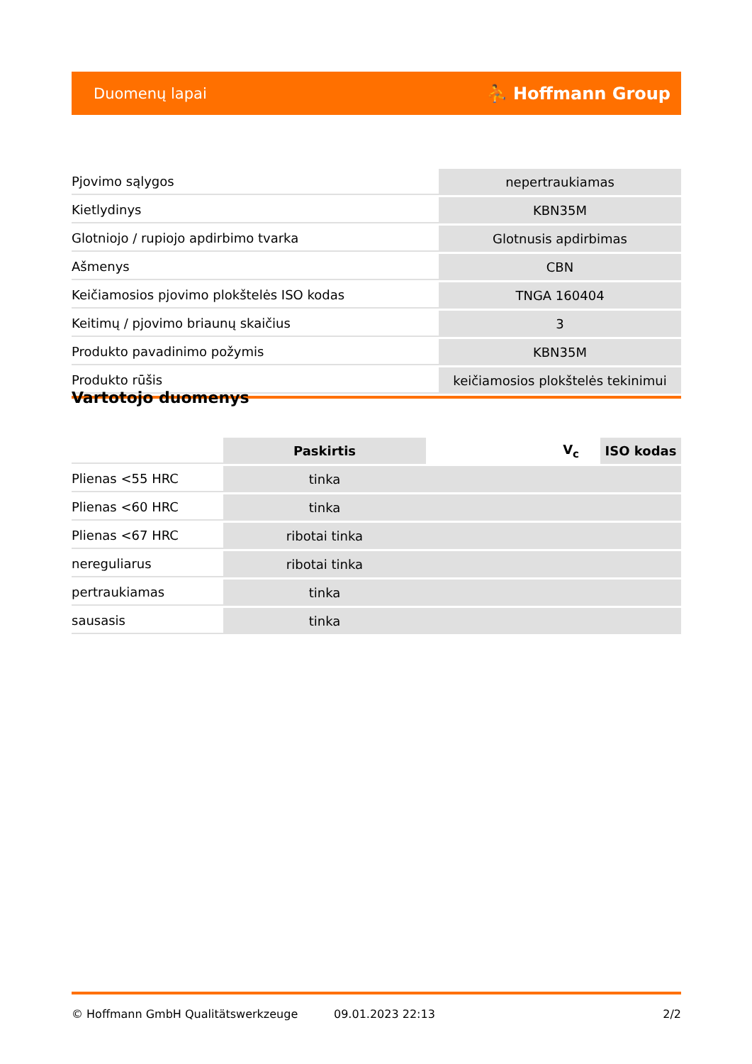Duomenų lapai ⛹ Hoffmann Group
| Pjovimo sąlygos | nepertraukiamas |
| Kietlydinys | KBN35M |
| Glotniojo / rupiojo apdirbimo tvarka | Glotnusis apdirbimas |
| Ašmenys | CBN |
| Keičiamosios pjovimo plokštelės ISO kodas | TNGA 160404 |
| Keitimų / pjovimo briaunų skaičius | 3 |
| Produkto pavadinimo požymis | KBN35M |
| Produkto rūšis | keičiamosios plokštelės tekinimui |
Vartotojo duomenys
| | Paskirtis | V<sub>c</sub> | ISO kodas |
| --- | --- | --- | --- |
| Plienas <55 HRC | tinka | | |
| Plienas <60 HRC | tinka | | |
| Plienas <67 HRC | ribotai tinka | | |
| nereguliarus | ribotai tinka | | |
| pertraukiamas | tinka | | |
| sausasis | tinka | | |
© Hoffmann GmbH Qualitätswerkzeuge 09.01.2023 22:13 2/2